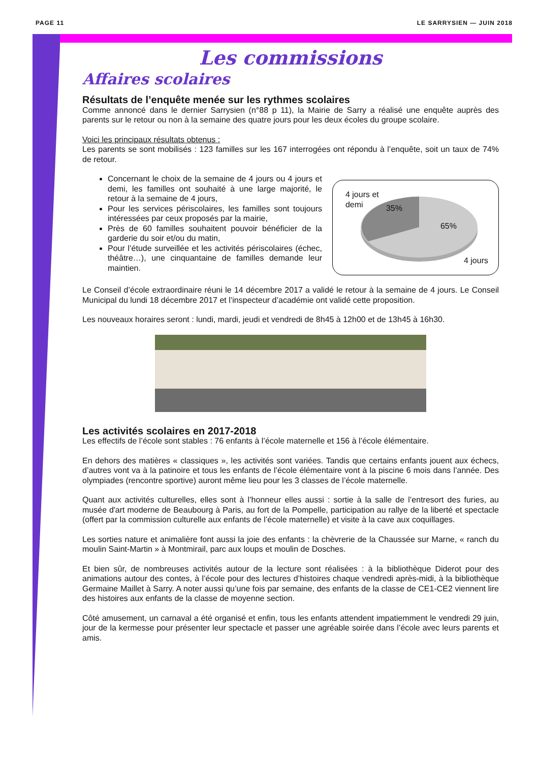PAGE 11 LE SARRYSIEN — JUIN 2018
Les commissions
Affaires scolaires
Résultats de l’enquête menée sur les rythmes scolaires
Comme annoncé dans le dernier Sarrysien (n°88 p 11), la Mairie de Sarry a réalisé une enquête auprès des parents sur le retour ou non à la semaine des quatre jours pour les deux écoles du groupe scolaire.
Voici les principaux résultats obtenus :
Les parents se sont mobilisés : 123 familles sur les 167 interrogées ont répondu à l’enquête, soit un taux de 74% de retour.
Concernant le choix de la semaine de 4 jours ou 4 jours et demi, les familles ont souhaité à une large majorité, le retour à la semaine de 4 jours,
Pour les services périscolaires, les familles sont toujours intéressées par ceux proposés par la mairie,
Près de 60 familles souhaitent pouvoir bénéficier de la garderie du soir et/ou du matin,
Pour l’étude surveillée et les activités périscolaires (échec, théâtre…), une cinquantaine de familles demande leur maintien.
4 jours et
demi 35%
65%
4 jours
Le Conseil d’école extraordinaire réuni le 14 décembre 2017 a validé le retour à la semaine de 4 jours. Le Conseil Municipal du lundi 18 décembre 2017 et l’inspecteur d’académie ont validé cette proposition.
Les nouveaux horaires seront : lundi, mardi, jeudi et vendredi de 8h45 à 12h00 et de 13h45 à 16h30.
Les activités scolaires en 2017-2018
Les effectifs de l’école sont stables : 76 enfants à l’école maternelle et 156 à l’école élémentaire.
En dehors des matières « classiques », les activités sont variées. Tandis que certains enfants jouent aux échecs, d’autres vont va à la patinoire et tous les enfants de l’école élémentaire vont à la piscine 6 mois dans l’année. Des olympiades (rencontre sportive) auront même lieu pour les 3 classes de l’école maternelle.
Quant aux activités culturelles, elles sont à l’honneur elles aussi : sortie à la salle de l’entresort des furies, au musée d'art moderne de Beaubourg à Paris, au fort de la Pompelle, participation au rallye de la liberté et spectacle (offert par la commission culturelle aux enfants de l’école maternelle) et visite à la cave aux coquillages.
Les sorties nature et animalière font aussi la joie des enfants : la chèvrerie de la Chaussée sur Marne, « ranch du moulin Saint-Martin » à Montmirail, parc aux loups et moulin de Dosches.
Et bien sûr, de nombreuses activités autour de la lecture sont réalisées : à la bibliothèque Diderot pour des animations autour des contes, à l’école pour des lectures d’histoires chaque vendredi après-midi, à la bibliothèque Germaine Maillet à Sarry. A noter aussi qu’une fois par semaine, des enfants de la classe de CE1-CE2 viennent lire des histoires aux enfants de la classe de moyenne section.
Côté amusement, un carnaval a été organisé et enfin, tous les enfants attendent impatiemment le vendredi 29 juin, jour de la kermesse pour présenter leur spectacle et passer une agréable soirée dans l’école avec leurs parents et amis.